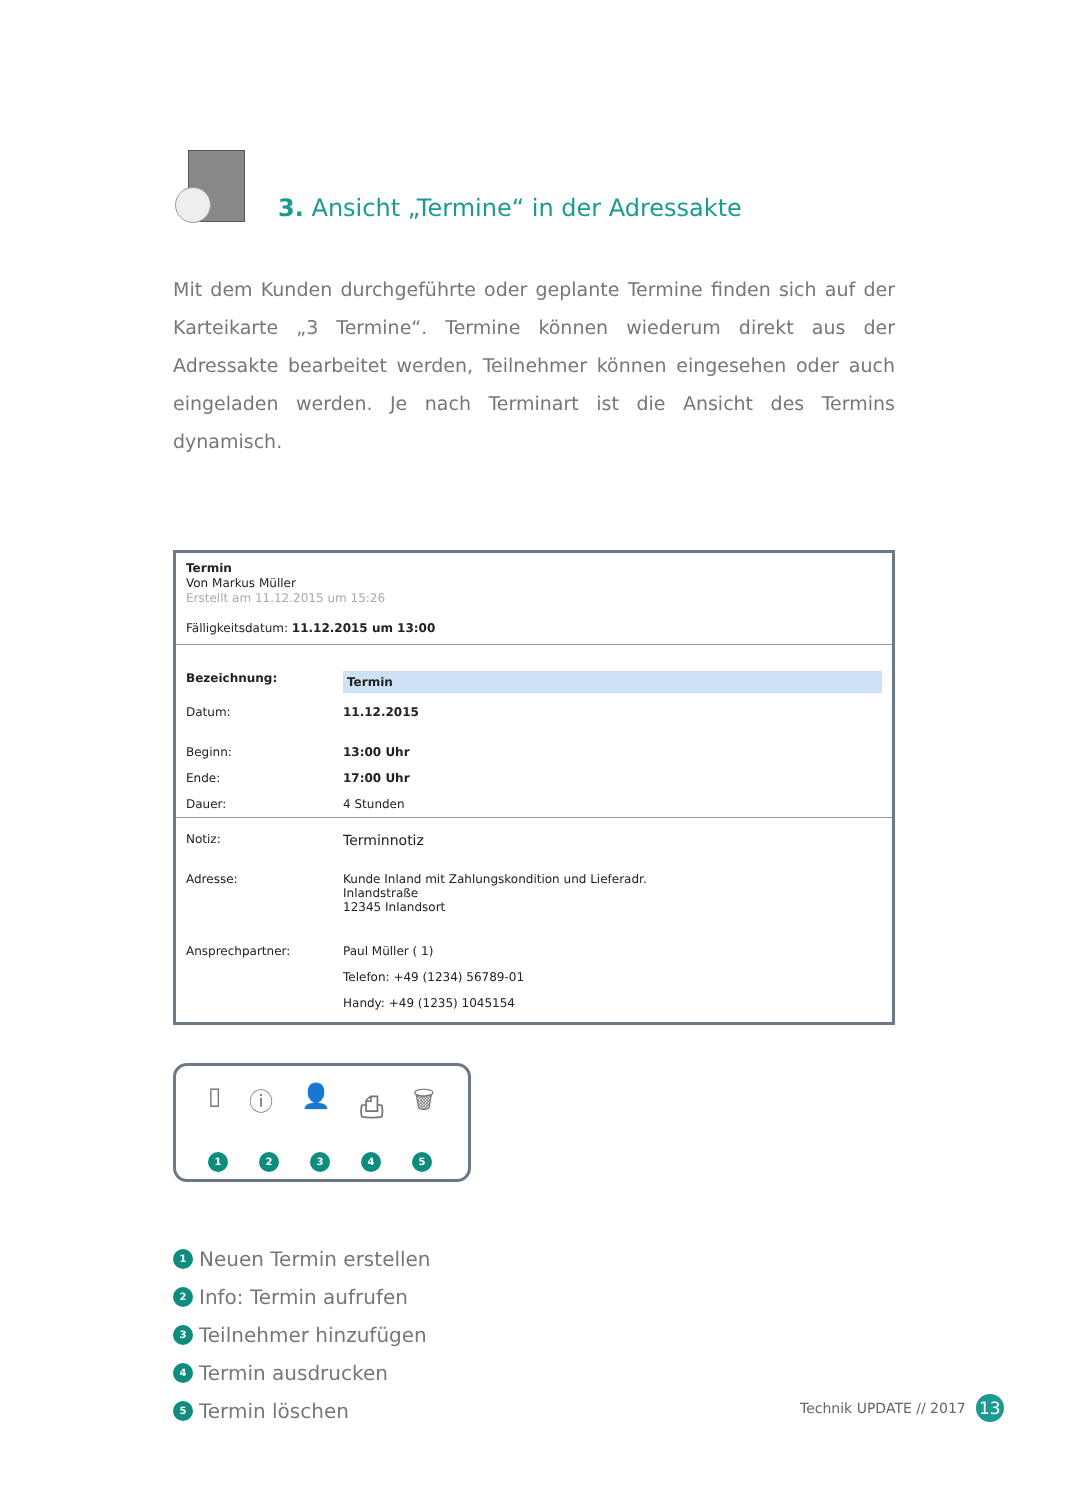3. Ansicht „Termine“ in der Adressakte
Mit dem Kunden durchgeführte oder geplante Termine finden sich auf der Karteikarte „3 Termine“. Termine können wiederum direkt aus der Adressakte bearbeitet werden, Teilnehmer können eingesehen oder auch eingeladen werden. Je nach Terminart ist die Ansicht des Termins dynamisch.
Termin
Von Markus Müller
Erstellt am 11.12.2015 um 15:26
Fälligkeitsdatum: 11.12.2015 um 13:00
Bezeichnung: Termin
Datum: 11.12.2015
Beginn: 13:00 Uhr
Ende: 17:00 Uhr
Dauer: 4 Stunden
Notiz: Terminnotiz
Adresse: Kunde Inland mit Zahlungskondition und Lieferadr.
Inlandstraße
12345 Inlandsort
Ansprechpartner: Paul Müller ( 1)
Telefon: +49 (1234) 56789-01
Handy: +49 (1235) 1045154
▯ ⓘ 👤 ⎙ 🗑
12345
1 Neuen Termin erstellen
2 Info: Termin aufrufen
3 Teilnehmer hinzufügen
4 Termin ausdrucken
5 Termin löschen
Technik UPDATE // 2017 13